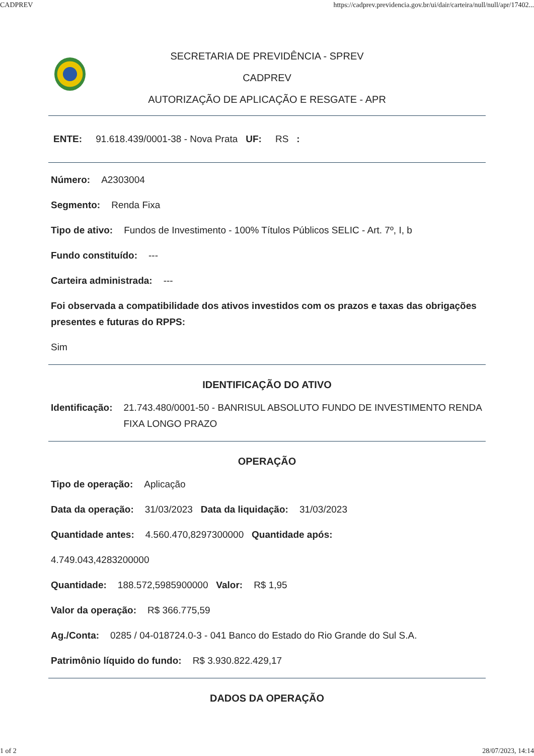CADPREV https://cadprev.previdencia.gov.br/ui/dair/carteira/null/null/apr/17402...
SECRETARIA DE PREVIDÊNCIA - SPREV
CADPREV
AUTORIZAÇÃO DE APLICAÇÃO E RESGATE - APR
ENTE: 91.618.439/0001-38 - Nova Prata UF: RS :
Número: A2303004
Segmento: Renda Fixa
Tipo de ativo: Fundos de Investimento - 100% Títulos Públicos SELIC - Art. 7º, I, b
Fundo constituído: ---
Carteira administrada: ---
Foi observada a compatibilidade dos ativos investidos com os prazos e taxas das obrigações presentes e futuras do RPPS:
Sim
IDENTIFICAÇÃO DO ATIVO
Identificação: 21.743.480/0001-50 - BANRISUL ABSOLUTO FUNDO DE INVESTIMENTO RENDA FIXA LONGO PRAZO
OPERAÇÃO
Tipo de operação: Aplicação
Data da operação: 31/03/2023 Data da liquidação: 31/03/2023
Quantidade antes: 4.560.470,8297300000 Quantidade após:
4.749.043,4283200000
Quantidade: 188.572,5985900000 Valor: R$ 1,95
Valor da operação: R$ 366.775,59
Ag./Conta: 0285 / 04-018724.0-3 - 041 Banco do Estado do Rio Grande do Sul S.A.
Patrimônio líquido do fundo: R$ 3.930.822.429,17
DADOS DA OPERAÇÃO
1 of 2 28/07/2023, 14:14